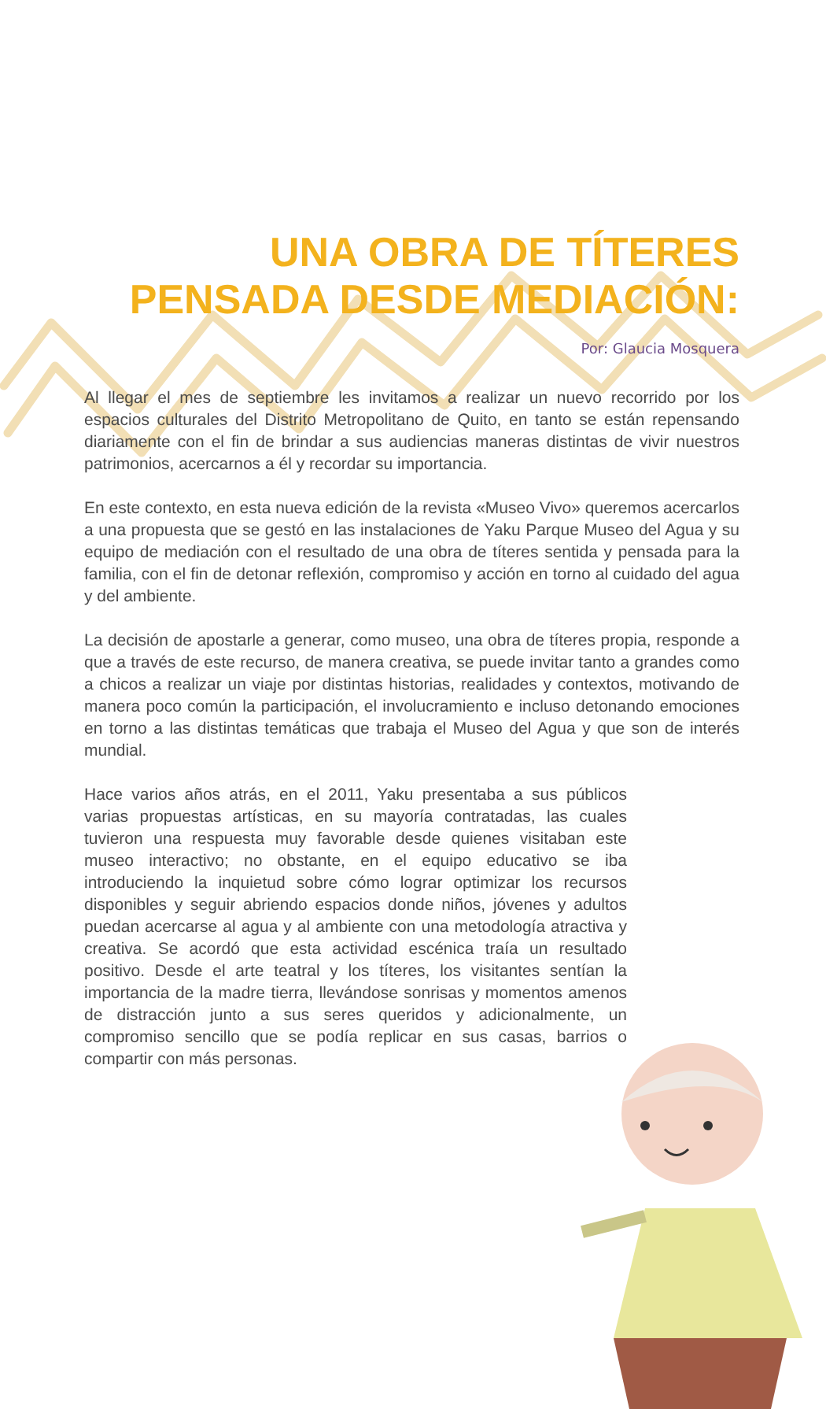UNA OBRA DE TÍTERES
PENSADA DESDE MEDIACIÓN:
Por: Glaucia Mosquera
Al llegar el mes de septiembre les invitamos a realizar un nuevo recorrido por los espacios culturales del Distrito Metropolitano de Quito, en tanto se están repensando diariamente con el fin de brindar a sus audiencias maneras distintas de vivir nuestros patrimonios, acercarnos a él y recordar su importancia.
En este contexto, en esta nueva edición de la revista «Museo Vivo» queremos acercarlos a una propuesta que se gestó en las instalaciones de Yaku Parque Museo del Agua y su equipo de mediación con el resultado de una obra de títeres sentida y pensada para la familia, con el fin de detonar reflexión, compromiso y acción en torno al cuidado del agua y del ambiente.
La decisión de apostarle a generar, como museo, una obra de títeres propia, responde a que a través de este recurso, de manera creativa, se puede invitar tanto a grandes como a chicos a realizar un viaje por distintas historias, realidades y contextos, motivando de manera poco común la participación, el involucramiento e incluso detonando emociones en torno a las distintas temáticas que trabaja el Museo del Agua y que son de interés mundial.
Hace varios años atrás, en el 2011, Yaku presentaba a sus públicos varias propuestas artísticas, en su mayoría contratadas, las cuales tuvieron una respuesta muy favorable desde quienes visitaban este museo interactivo; no obstante, en el equipo educativo se iba introduciendo la inquietud sobre cómo lograr optimizar los recursos disponibles y seguir abriendo espacios donde niños, jóvenes y adultos puedan acercarse al agua y al ambiente con una metodología atractiva y creativa. Se acordó que esta actividad escénica traía un resultado positivo. Desde el arte teatral y los títeres, los visitantes sentían la importancia de la madre tierra, llevándose sonrisas y momentos amenos de distracción junto a sus seres queridos y adicionalmente, un compromiso sencillo que se podía replicar en sus casas, barrios o compartir con más personas.